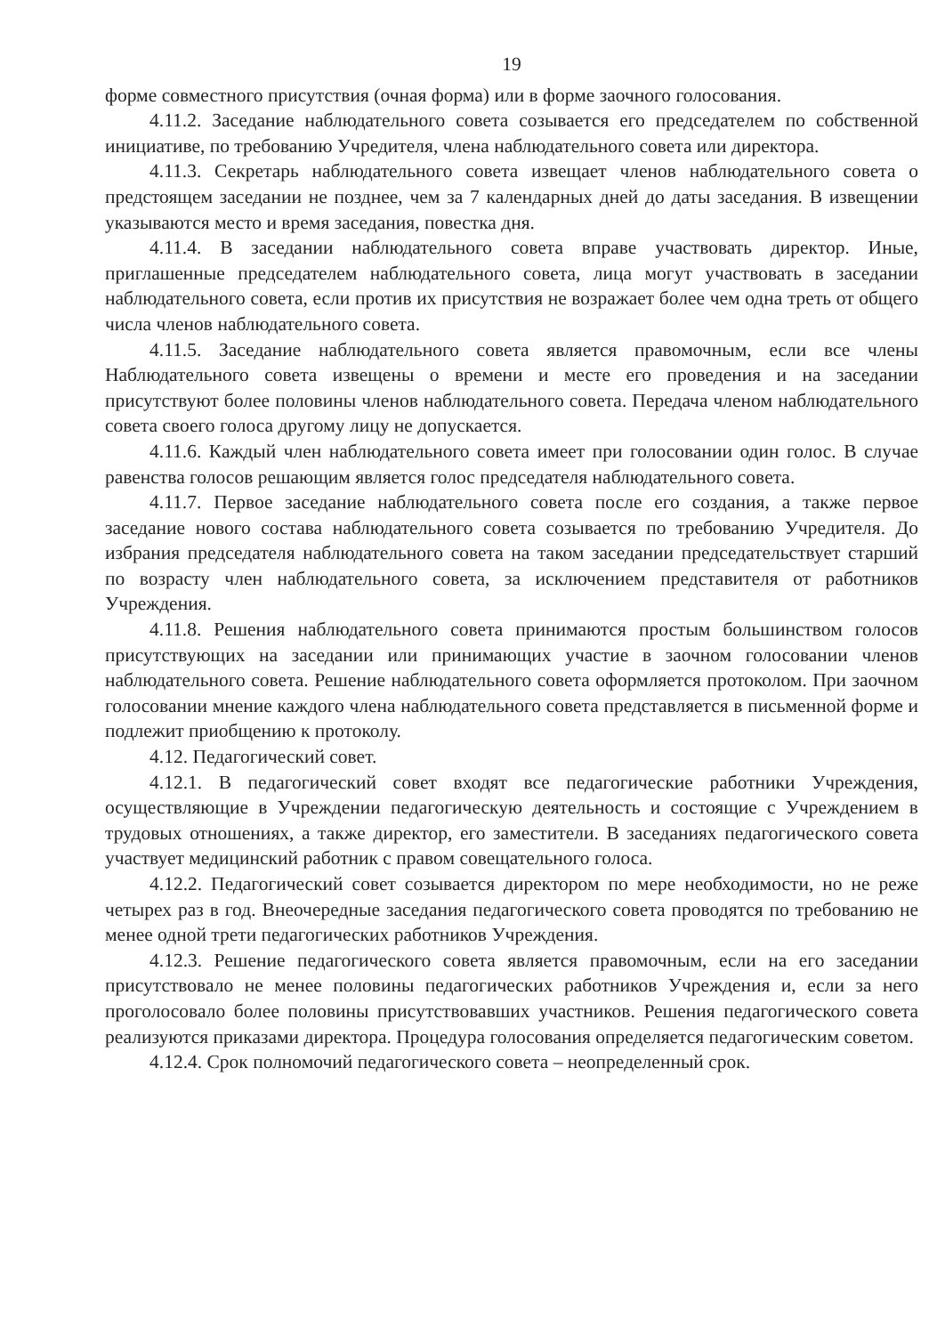19
форме совместного присутствия (очная форма) или в форме заочного голосования.
4.11.2. Заседание наблюдательного совета созывается его председателем по собственной инициативе, по требованию Учредителя, члена наблюдательного совета или директора.
4.11.3. Секретарь наблюдательного совета извещает членов наблюдательного совета о предстоящем заседании не позднее, чем за 7 календарных дней до даты заседания. В извещении указываются место и время заседания, повестка дня.
4.11.4. В заседании наблюдательного совета вправе участвовать директор. Иные, приглашенные председателем наблюдательного совета, лица могут участвовать в заседании наблюдательного совета, если против их присутствия не возражает более чем одна треть от общего числа членов наблюдательного совета.
4.11.5. Заседание наблюдательного совета является правомочным, если все члены Наблюдательного совета извещены о времени и месте его проведения и на заседании присутствуют более половины членов наблюдательного совета. Передача членом наблюдательного совета своего голоса другому лицу не допускается.
4.11.6. Каждый член наблюдательного совета имеет при голосовании один голос. В случае равенства голосов решающим является голос председателя наблюдательного совета.
4.11.7. Первое заседание наблюдательного совета после его создания, а также первое заседание нового состава наблюдательного совета созывается по требованию Учредителя. До избрания председателя наблюдательного совета на таком заседании председательствует старший по возрасту член наблюдательного совета, за исключением представителя от работников Учреждения.
4.11.8. Решения наблюдательного совета принимаются простым большинством голосов присутствующих на заседании или принимающих участие в заочном голосовании членов наблюдательного совета. Решение наблюдательного совета оформляется протоколом. При заочном голосовании мнение каждого члена наблюдательного совета представляется в письменной форме и подлежит приобщению к протоколу.
4.12. Педагогический совет.
4.12.1. В педагогический совет входят все педагогические работники Учреждения, осуществляющие в Учреждении педагогическую деятельность и состоящие с Учреждением в трудовых отношениях, а также директор, его заместители. В заседаниях педагогического совета участвует медицинский работник с правом совещательного голоса.
4.12.2. Педагогический совет созывается директором по мере необходимости, но не реже четырех раз в год. Внеочередные заседания педагогического совета проводятся по требованию не менее одной трети педагогических работников Учреждения.
4.12.3. Решение педагогического совета является правомочным, если на его заседании присутствовало не менее половины педагогических работников Учреждения и, если за него проголосовало более половины присутствовавших участников. Решения педагогического совета реализуются приказами директора. Процедура голосования определяется педагогическим советом.
4.12.4. Срок полномочий педагогического совета – неопределенный срок.